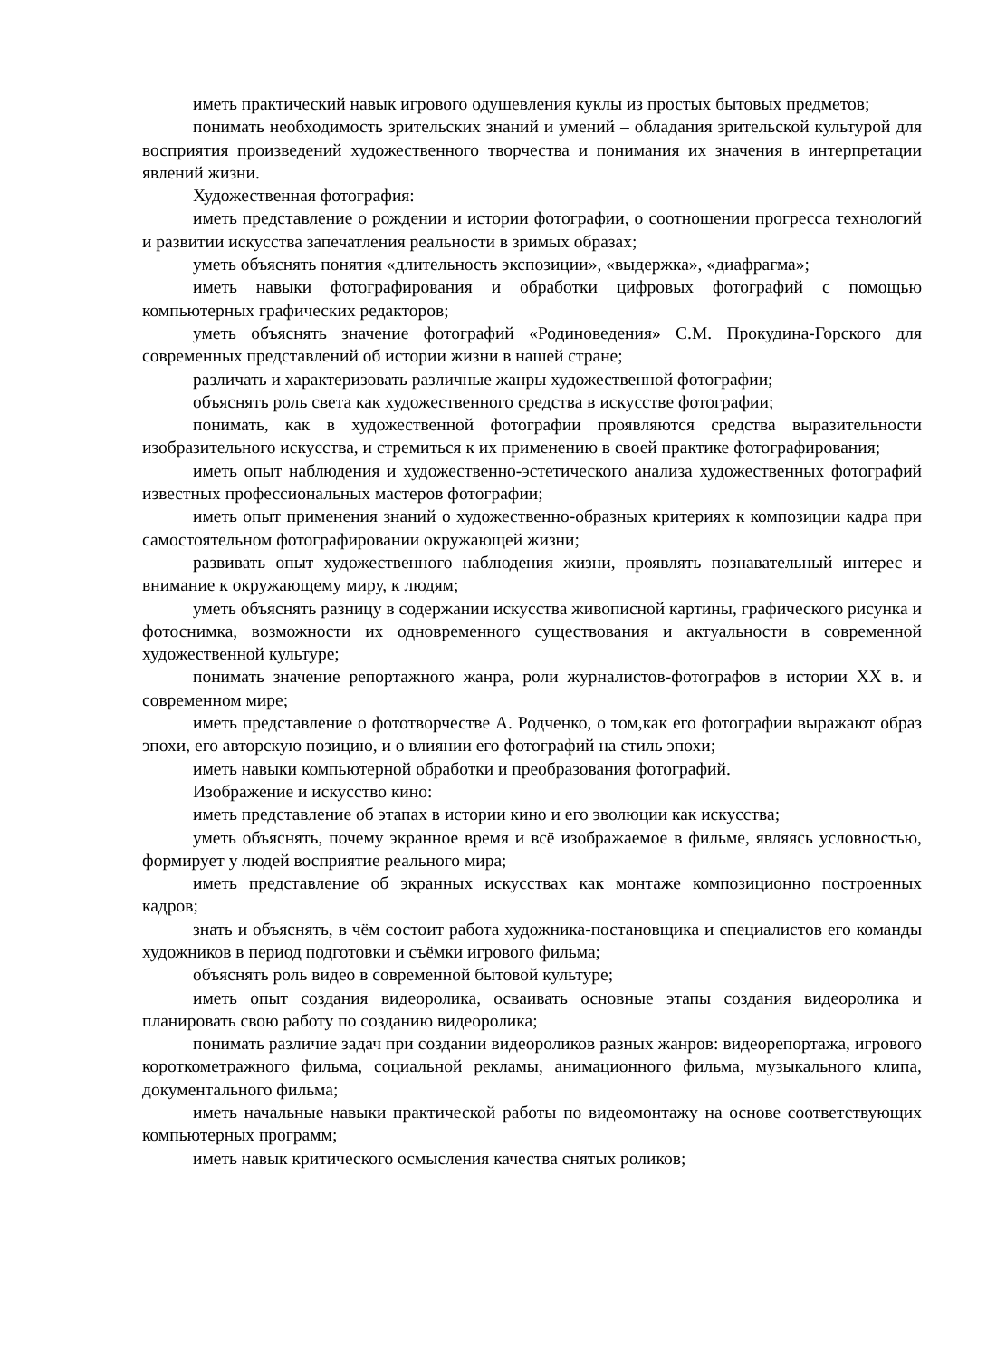иметь практический навык игрового одушевления куклы из простых бытовых предметов;
понимать необходимость зрительских знаний и умений – обладания зрительской культурой для восприятия произведений художественного творчества и понимания их значения в интерпретации явлений жизни.
Художественная фотография:
иметь представление о рождении и истории фотографии, о соотношении прогресса технологий и развитии искусства запечатления реальности в зримых образах;
уметь объяснять понятия «длительность экспозиции», «выдержка», «диафрагма»;
иметь навыки фотографирования и обработки цифровых фотографий с помощью компьютерных графических редакторов;
уметь объяснять значение фотографий «Родиноведения» С.М. Прокудина-Горского для современных представлений об истории жизни в нашей стране;
различать и характеризовать различные жанры художественной фотографии;
объяснять роль света как художественного средства в искусстве фотографии;
понимать, как в художественной фотографии проявляются средства выразительности изобразительного искусства, и стремиться к их применению в своей практике фотографирования;
иметь опыт наблюдения и художественно-эстетического анализа художественных фотографий известных профессиональных мастеров фотографии;
иметь опыт применения знаний о художественно-образных критериях к композиции кадра при самостоятельном фотографировании окружающей жизни;
развивать опыт художественного наблюдения жизни, проявлять познавательный интерес и внимание к окружающему миру, к людям;
уметь объяснять разницу в содержании искусства живописной картины, графического рисунка и фотоснимка, возможности их одновременного существования и актуальности в современной художественной культуре;
понимать значение репортажного жанра, роли журналистов-фотографов в истории XX в. и современном мире;
иметь представление о фототворчестве А. Родченко, о том,как его фотографии выражают образ эпохи, его авторскую позицию, и о влиянии его фотографий на стиль эпохи;
иметь навыки компьютерной обработки и преобразования фотографий.
Изображение и искусство кино:
иметь представление об этапах в истории кино и его эволюции как искусства;
уметь объяснять, почему экранное время и всё изображаемое в фильме, являясь условностью, формирует у людей восприятие реального мира;
иметь представление об экранных искусствах как монтаже композиционно построенных кадров;
знать и объяснять, в чём состоит работа художника-постановщика и специалистов его команды художников в период подготовки и съёмки игрового фильма;
объяснять роль видео в современной бытовой культуре;
иметь опыт создания видеоролика, осваивать основные этапы создания видеоролика и планировать свою работу по созданию видеоролика;
понимать различие задач при создании видеороликов разных жанров: видеорепортажа, игрового короткометражного фильма, социальной рекламы, анимационного фильма, музыкального клипа, документального фильма;
иметь начальные навыки практической работы по видеомонтажу на основе соответствующих компьютерных программ;
иметь навык критического осмысления качества снятых роликов;